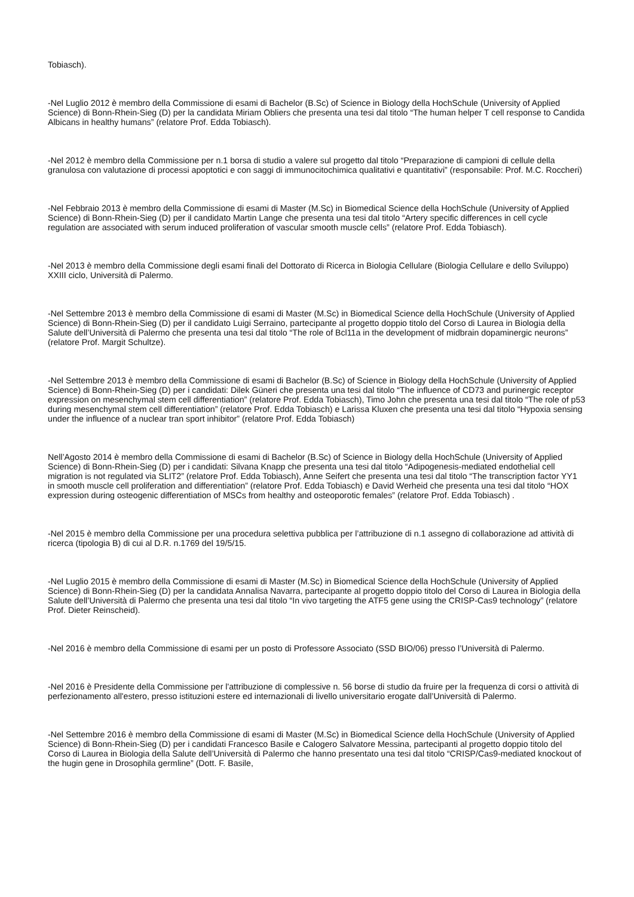Tobiasch).
-Nel Luglio 2012 è membro della Commissione di esami di Bachelor (B.Sc) of Science in Biology della HochSchule (University of Applied Science) di Bonn-Rhein-Sieg (D) per la candidata Miriam Obliers che presenta una tesi dal titolo “The human helper T cell response to Candida Albicans in healthy humans” (relatore Prof. Edda Tobiasch).
-Nel 2012 è membro della Commissione per n.1 borsa di studio a valere sul progetto dal titolo “Preparazione di campioni di cellule della granulosa con valutazione di processi apoptotici e con saggi di immunocitochimica qualitativi e quantitativi” (responsabile: Prof. M.C. Roccheri)
-Nel Febbraio 2013 è membro della Commissione di esami di Master (M.Sc) in Biomedical Science della HochSchule (University of Applied Science) di Bonn-Rhein-Sieg (D) per il candidato Martin Lange che presenta una tesi dal titolo “Artery specific differences in cell cycle regulation are associated with serum induced proliferation of vascular smooth muscle cells” (relatore Prof. Edda Tobiasch).
-Nel 2013 è membro della Commissione degli esami finali del Dottorato di Ricerca in Biologia Cellulare (Biologia Cellulare e dello Sviluppo) XXIII ciclo, Università di Palermo.
-Nel Settembre 2013 è membro della Commissione di esami di Master (M.Sc) in Biomedical Science della HochSchule (University of Applied Science) di Bonn-Rhein-Sieg (D) per il candidato Luigi Serraino, partecipante al progetto doppio titolo del Corso di Laurea in Biologia della Salute dell’Università di Palermo che presenta una tesi dal titolo “The role of Bcl11a in the development of midbrain dopaminergic neurons” (relatore Prof. Margit Schultze).
-Nel Settembre 2013 è membro della Commissione di esami di Bachelor (B.Sc) of Science in Biology della HochSchule (University of Applied Science) di Bonn-Rhein-Sieg (D) per i candidati: Dilek Güneri che presenta una tesi dal titolo “The influence of CD73 and purinergic receptor expression on mesenchymal stem cell differentiation” (relatore Prof. Edda Tobiasch), Timo John che presenta una tesi dal titolo “The role of p53 during mesenchymal stem cell differentiation” (relatore Prof. Edda Tobiasch) e Larissa Kluxen che presenta una tesi dal titolo “Hypoxia sensing under the influence of a nuclear tran sport inhibitor” (relatore Prof. Edda Tobiasch)
Nell’Agosto 2014 è membro della Commissione di esami di Bachelor (B.Sc) of Science in Biology della HochSchule (University of Applied Science) di Bonn-Rhein-Sieg (D) per i candidati: Silvana Knapp che presenta una tesi dal titolo “Adipogenesis-mediated endothelial cell migration is not regulated via SLIT2” (relatore Prof. Edda Tobiasch), Anne Seifert che presenta una tesi dal titolo “The transcription factor YY1 in smooth muscle cell proliferation and differentiation” (relatore Prof. Edda Tobiasch) e David Werheid che presenta una tesi dal titolo “HOX expression during osteogenic differentiation of MSCs from healthy and osteoporotic females” (relatore Prof. Edda Tobiasch) .
-Nel 2015 è membro della Commissione per una procedura selettiva pubblica per l’attribuzione di n.1 assegno di collaborazione ad attività di ricerca (tipologia B) di cui al D.R. n.1769 del 19/5/15.
-Nel Luglio 2015 è membro della Commissione di esami di Master (M.Sc) in Biomedical Science della HochSchule (University of Applied Science) di Bonn-Rhein-Sieg (D) per la candidata Annalisa Navarra, partecipante al progetto doppio titolo del Corso di Laurea in Biologia della Salute dell’Università di Palermo che presenta una tesi dal titolo “In vivo targeting the ATF5 gene using the CRISP-Cas9 technology” (relatore Prof. Dieter Reinscheid).
-Nel 2016 è membro della Commissione di esami per un posto di Professore Associato (SSD BIO/06) presso l’Università di Palermo.
-Nel 2016 è Presidente della Commissione per l'attribuzione di complessive n. 56 borse di studio da fruire per la frequenza di corsi o attività di perfezionamento all'estero, presso istituzioni estere ed internazionali di livello universitario erogate dall’Università di Palermo.
-Nel Settembre 2016 è membro della Commissione di esami di Master (M.Sc) in Biomedical Science della HochSchule (University of Applied Science) di Bonn-Rhein-Sieg (D) per i candidati Francesco Basile e Calogero Salvatore Messina, partecipanti al progetto doppio titolo del Corso di Laurea in Biologia della Salute dell’Università di Palermo che hanno presentato una tesi dal titolo “CRISP/Cas9-mediated knockout of the hugin gene in Drosophila germline” (Dott. F. Basile,